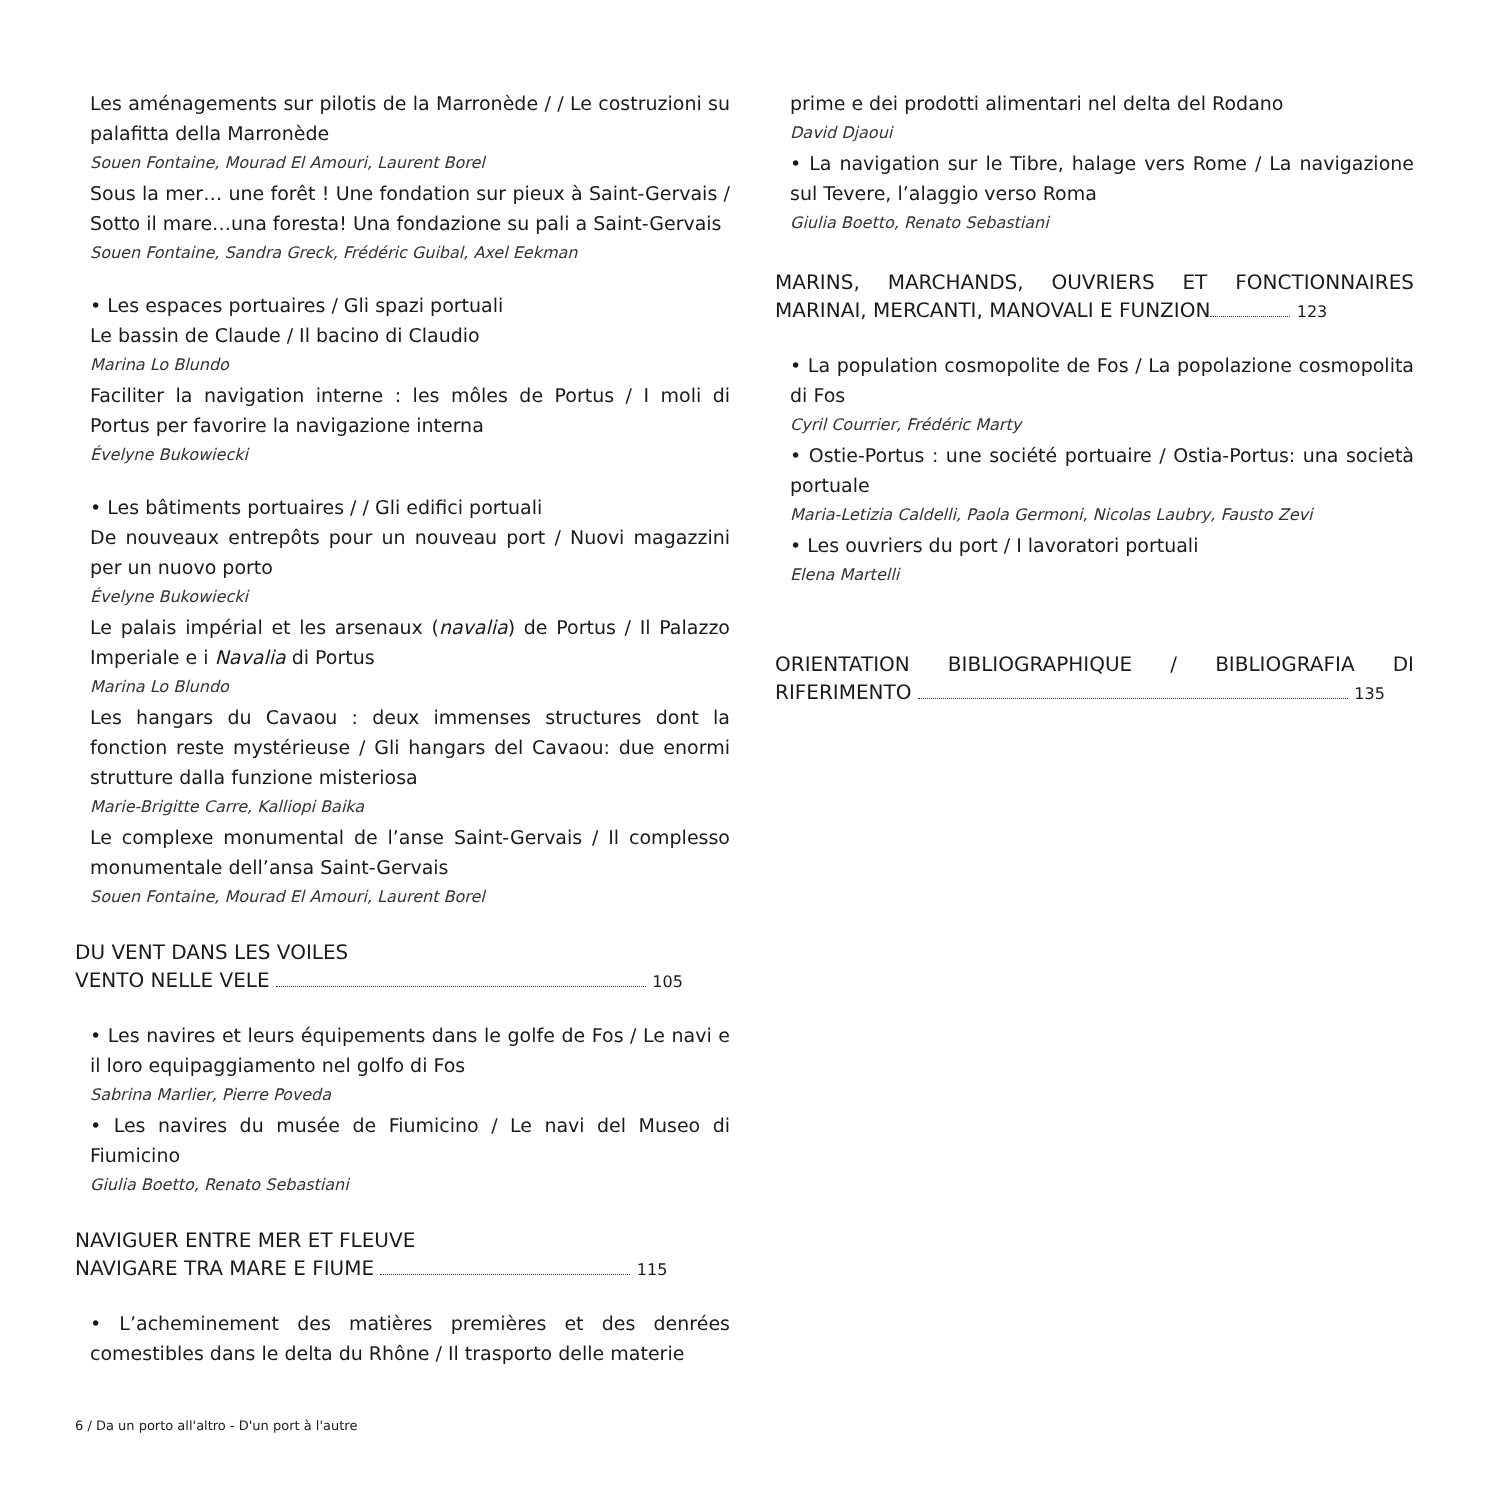Les aménagements sur pilotis de la Marronède / / Le costruzioni su palafitta della Marronède
Souen Fontaine, Mourad El Amouri, Laurent Borel
Sous la mer… une forêt ! Une fondation sur pieux à Saint-Gervais / Sotto il mare…una foresta! Una fondazione su pali a Saint-Gervais
Souen Fontaine, Sandra Greck, Frédéric Guibal, Axel Eekman
• Les espaces portuaires / Gli spazi portuali
Le bassin de Claude / Il bacino di Claudio
Marina Lo Blundo
Faciliter la navigation interne : les môles de Portus / I moli di Portus per favorire la navigazione interna
Évelyne Bukowiecki
• Les bâtiments portuaires / / Gli edifici portuali
De nouveaux entrepôts pour un nouveau port / Nuovi magazzini per un nuovo porto
Évelyne Bukowiecki
Le palais impérial et les arsenaux (navalia) de Portus / Il Palazzo Imperiale e i Navalia di Portus
Marina Lo Blundo
Les hangars du Cavaou : deux immenses structures dont la fonction reste mystérieuse / Gli hangars del Cavaou: due enormi strutture dalla funzione misteriosa
Marie-Brigitte Carre, Kalliopi Baika
Le complexe monumental de l’anse Saint-Gervais / Il complesso monumentale dell’ansa Saint-Gervais
Souen Fontaine, Mourad El Amouri, Laurent Borel
DU VENT DANS LES VOILES
VENTO NELLE VELE 105
• Les navires et leurs équipements dans le golfe de Fos / Le navi e il loro equipaggiamento nel golfo di Fos
Sabrina Marlier, Pierre Poveda
• Les navires du musée de Fiumicino / Le navi del Museo di Fiumicino
Giulia Boetto, Renato Sebastiani
NAVIGUER ENTRE MER ET FLEUVE
NAVIGARE TRA MARE E FIUME 115
• L’acheminement des matières premières et des denrées comestibles dans le delta du Rhône / Il trasporto delle materie
prime e dei prodotti alimentari nel delta del Rodano
David Djaoui
• La navigation sur le Tibre, halage vers Rome / La navigazione sul Tevere, l’alaggio verso Roma
Giulia Boetto, Renato Sebastiani
MARINS, MARCHANDS, OUVRIERS ET FONCTIONNAIRES MARINAI, MERCANTI, MANOVALI E FUNZION 123
• La population cosmopolite de Fos / La popolazione cosmopolita di Fos
Cyril Courrier, Frédéric Marty
• Ostie-Portus : une société portuaire / Ostia-Portus: una società portuale
Maria-Letizia Caldelli, Paola Germoni, Nicolas Laubry, Fausto Zevi
• Les ouvriers du port / I lavoratori portuali
Elena Martelli
ORIENTATION BIBLIOGRAPHIQUE / BIBLIOGRAFIA DI RIFERIMENTO 135
6 / Da un porto all'altro - D'un port à l'autre